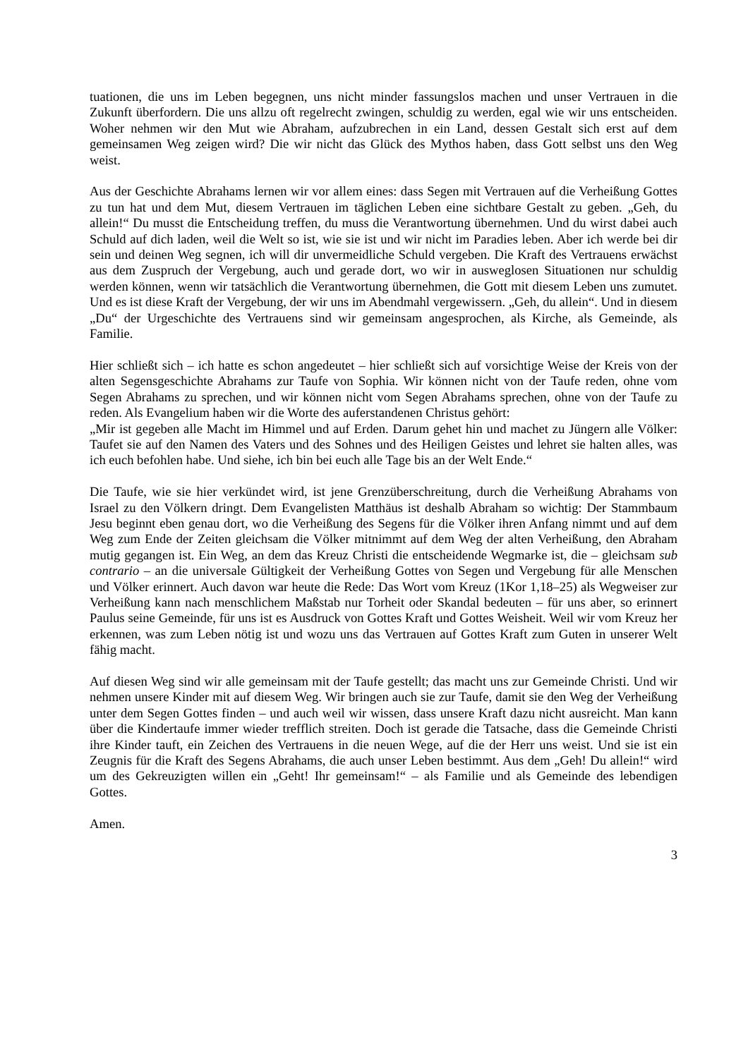tuationen, die uns im Leben begegnen, uns nicht minder fassungslos machen und unser Vertrauen in die Zukunft überfordern. Die uns allzu oft regelrecht zwingen, schuldig zu werden, egal wie wir uns entscheiden. Woher nehmen wir den Mut wie Abraham, aufzubrechen in ein Land, dessen Gestalt sich erst auf dem gemeinsamen Weg zeigen wird? Die wir nicht das Glück des Mythos haben, dass Gott selbst uns den Weg weist.
Aus der Geschichte Abrahams lernen wir vor allem eines: dass Segen mit Vertrauen auf die Verheißung Gottes zu tun hat und dem Mut, diesem Vertrauen im täglichen Leben eine sichtbare Gestalt zu geben. „Geh, du allein!“ Du musst die Entscheidung treffen, du muss die Verantwortung übernehmen. Und du wirst dabei auch Schuld auf dich laden, weil die Welt so ist, wie sie ist und wir nicht im Paradies leben. Aber ich werde bei dir sein und deinen Weg segnen, ich will dir unvermeidliche Schuld vergeben. Die Kraft des Vertrauens erwächst aus dem Zuspruch der Vergebung, auch und gerade dort, wo wir in ausweglosen Situationen nur schuldig werden können, wenn wir tatsächlich die Verantwortung übernehmen, die Gott mit diesem Leben uns zumutet. Und es ist diese Kraft der Vergebung, der wir uns im Abendmahl vergewissern. „Geh, du allein“. Und in diesem „Du“ der Urgeschichte des Vertrauens sind wir gemeinsam angesprochen, als Kirche, als Gemeinde, als Familie.
Hier schließt sich – ich hatte es schon angedeutet – hier schließt sich auf vorsichtige Weise der Kreis von der alten Segensgeschichte Abrahams zur Taufe von Sophia. Wir können nicht von der Taufe reden, ohne vom Segen Abrahams zu sprechen, und wir können nicht vom Segen Abrahams sprechen, ohne von der Taufe zu reden. Als Evangelium haben wir die Worte des auferstandenen Christus gehört:
„Mir ist gegeben alle Macht im Himmel und auf Erden. Darum gehet hin und machet zu Jüngern alle Völker: Taufet sie auf den Namen des Vaters und des Sohnes und des Heiligen Geistes und lehret sie halten alles, was ich euch befohlen habe. Und siehe, ich bin bei euch alle Tage bis an der Welt Ende.“
Die Taufe, wie sie hier verkündet wird, ist jene Grenzüberschreitung, durch die Verheißung Abrahams von Israel zu den Völkern dringt. Dem Evangelisten Matthäus ist deshalb Abraham so wichtig: Der Stammbaum Jesu beginnt eben genau dort, wo die Verheißung des Segens für die Völker ihren Anfang nimmt und auf dem Weg zum Ende der Zeiten gleichsam die Völker mitnimmt auf dem Weg der alten Verheißung, den Abraham mutig gegangen ist. Ein Weg, an dem das Kreuz Christi die entscheidende Wegmarke ist, die – gleichsam sub contrario – an die universale Gültigkeit der Verheißung Gottes von Segen und Vergebung für alle Menschen und Völker erinnert. Auch davon war heute die Rede: Das Wort vom Kreuz (1Kor 1,18–25) als Wegweiser zur Verheißung kann nach menschlichem Maßstab nur Torheit oder Skandal bedeuten – für uns aber, so erinnert Paulus seine Gemeinde, für uns ist es Ausdruck von Gottes Kraft und Gottes Weisheit. Weil wir vom Kreuz her erkennen, was zum Leben nötig ist und wozu uns das Vertrauen auf Gottes Kraft zum Guten in unserer Welt fähig macht.
Auf diesen Weg sind wir alle gemeinsam mit der Taufe gestellt; das macht uns zur Gemeinde Christi. Und wir nehmen unsere Kinder mit auf diesem Weg. Wir bringen auch sie zur Taufe, damit sie den Weg der Verheißung unter dem Segen Gottes finden – und auch weil wir wissen, dass unsere Kraft dazu nicht ausreicht. Man kann über die Kindertaufe immer wieder trefflich streiten. Doch ist gerade die Tatsache, dass die Gemeinde Christi ihre Kinder tauft, ein Zeichen des Vertrauens in die neuen Wege, auf die der Herr uns weist. Und sie ist ein Zeugnis für die Kraft des Segens Abrahams, die auch unser Leben bestimmt. Aus dem „Geh! Du allein!“ wird um des Gekreuzigten willen ein „Geht! Ihr gemeinsam!“ – als Familie und als Gemeinde des lebendigen Gottes.
Amen.
3